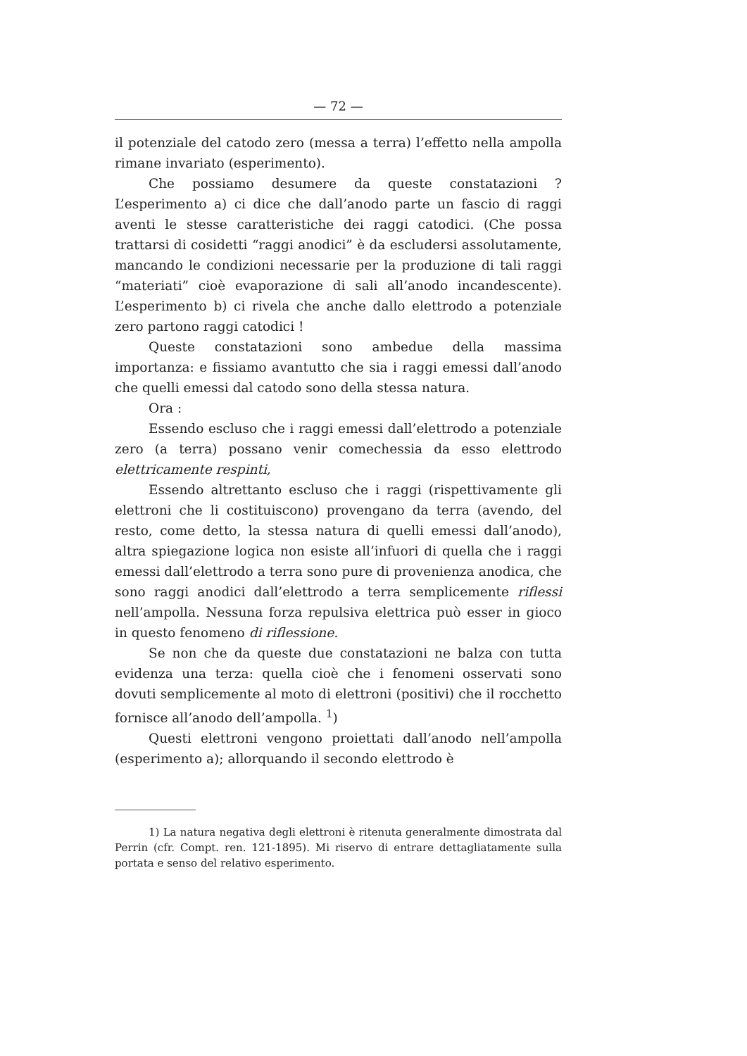— 72 —
il potenziale del catodo zero (messa a terra) l’effetto nella ampolla rimane invariato (esperimento).
Che possiamo desumere da queste constatazioni ? L’esperimento a) ci dice che dall’anodo parte un fascio di raggi aventi le stesse caratteristiche dei raggi catodici. (Che possa trattarsi di cosidetti “raggi anodici” è da escludersi assolutamente, mancando le condizioni necessarie per la produzione di tali raggi “materiati” cioè evaporazione di sali all’anodo incandescente). L’esperimento b) ci rivela che anche dallo elettrodo a potenziale zero partono raggi catodici !
Queste constatazioni sono ambedue della massima importanza: e fissiamo avantutto che sia i raggi emessi dall’anodo che quelli emessi dal catodo sono della stessa natura.
Ora :
Essendo escluso che i raggi emessi dall’elettrodo a potenziale zero (a terra) possano venir comechessia da esso elettrodo elettricamente respinti,
Essendo altrettanto escluso che i raggi (rispettivamente gli elettroni che li costituiscono) provengano da terra (avendo, del resto, come detto, la stessa natura di quelli emessi dall’anodo), altra spiegazione logica non esiste all’infuori di quella che i raggi emessi dall’elettrodo a terra sono pure di provenienza anodica, che sono raggi anodici dall’elettrodo a terra semplicemente riflessi nell’ampolla. Nessuna forza repulsiva elettrica può esser in gioco in questo fenomeno di riflessione.
Se non che da queste due constatazioni ne balza con tutta evidenza una terza: quella cioè che i fenomeni osservati sono dovuti semplicemente al moto di elettroni (positivi) che il rocchetto fornisce all’anodo dell’ampolla. <sup>1</sup>)
Questi elettroni vengono proiettati dall’anodo nell’ampolla (esperimento a); allorquando il secondo elettrodo è
1) La natura negativa degli elettroni è ritenuta generalmente dimostrata dal Perrin (cfr. Compt. ren. 121-1895). Mi riservo di entrare dettagliatamente sulla portata e senso del relativo esperimento.